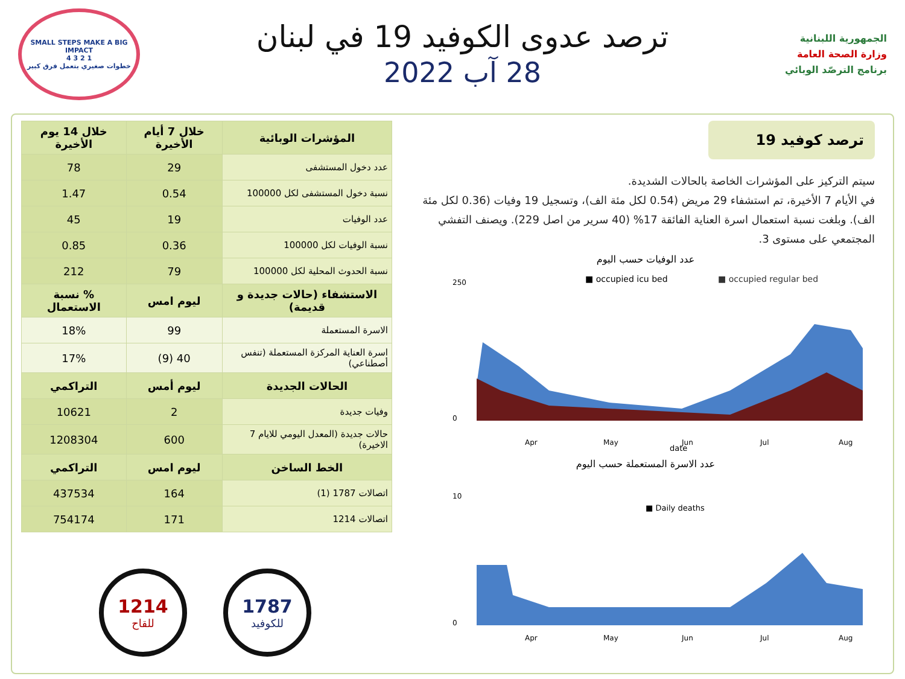الجمهورية اللبنانية
وزارة الصحة العامة
برنامج الترصّد الوبائي
ترصد عدوى الكوفيد 19 في لبنان
28 آب 2022
SMALL STEPS MAKE A BIG IMPACT
1 2 3 4
خطوات صغيري بتعمل فرق كبير
ترصد كوفيد 19
سيتم التركيز على المؤشرات الخاصة بالحالات الشديدة.
في الأيام 7 الأخيرة، تم استشفاء 29 مريض (0.54 لكل مئة الف)، وتسجيل 19 وفيات (0.36 لكل مئة الف). وبلغت نسبة استعمال اسرة العناية الفائقة 17% (40 سرير من اصل 229). ويصنف التفشي المجتمعي على مستوى 3.
عدد الوفيات حسب اليوم
■ occupied icu bed
■ occupied regular bed
250
0
Apr
May
Jun
Jul
Aug
date
عدد الاسرة المستعملة حسب اليوم
■ Daily deaths
10
0
Apr
May
Jun
Jul
Aug
| المؤشرات الوبائية | خلال 7 أيام الأخيرة | خلال 14 يوم الأخيرة |
| --- | --- | --- |
| عدد دخول المستشفى | 29 | 78 |
| نسبة دخول المستشفى لكل 100000 | 0.54 | 1.47 |
| عدد الوفيات | 19 | 45 |
| نسبة الوفيات لكل 100000 | 0.36 | 0.85 |
| نسبة الحدوث المحلية لكل 100000 | 79 | 212 |
| الاستشفاء (حالات جديدة و قديمة) | ليوم امس | % نسبة الاستعمال |
| الاسرة المستعملة | 99 | 18% |
| اسرة العناية المركزة المستعملة (تنفس أصطناعي) | 40 (9) | 17% |
| الحالات الجديدة | ليوم أمس | التراكمي |
| وفيات جديدة | 2 | 10621 |
| حالات جديدة (المعدل اليومي للايام 7 الاخيرة) | 600 | 1208304 |
| الخط الساخن | ليوم امس | التراكمي |
| اتصالات 1787 (1) | 164 | 437534 |
| اتصالات 1214 | 171 | 754174 |
1787
للكوفيد
1214
للقاح